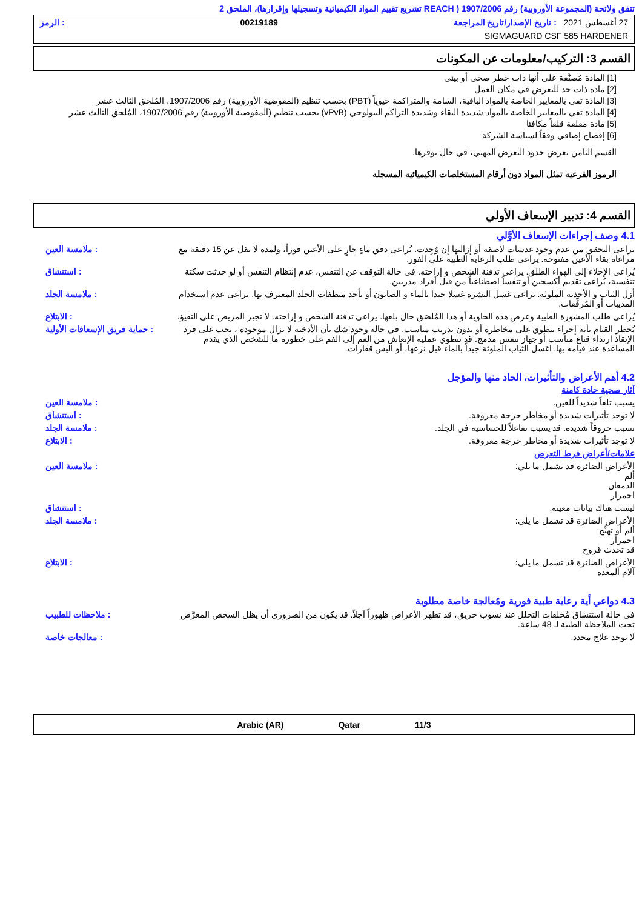تتفق ولائحة (المجموعة الأوروبية) رقم 1907/2006 ( REACH تشريع تقييم المواد الكيميائية وتسجيلها وإقرارها)، الملحق 2
27 أغسطس 2021 : تاريخ الإصدار/تاريخ المراجعة 00219189: الرمز
SIGMAGUARD CSF 585 HARDENER
القسم 3: التركيب/معلومات عن المكونات
[1] المادة مُصنَّفة على أنها ذات خطر صحي أو بيئي
[2] مادة ذات حد للتعرض في مكان العمل
[3] المادة تفي بالمعايير الخاصة بالمواد الباقية، السامة والمتراكمة حيوياً (PBT) بحسب تنظيم (المفوضية الأوروبية) رقم 1907/2006، المُلحق الثالث عشر
[4] المادة تفي بالمعايير الخاصة بالمواد شديدة البقاء وشديدة التراكم البيولوجي (vPvB) بحسب تنظيم (المفوضية الأوروبية) رقم 1907/2006، المُلحق الثالث عشر
[5] مادة مقلقة قلقاً مكافئا
[6] إفصاح إضافي وفقاً لسياسة الشركة
القسم الثامن يعرض حدود التعرض المهني، في حال توفرها.
الرموز الفرعيه تمثل المواد دون أرقام المستخلصات الكيميائيه المسجله
القسم 4: تدبير الإسعاف الأولي
4.1 وصف إجراءات الإسعاف الأوَّلي
يراعى التحقق من عدم وجود عدسات لاصقة أو إزالتها إن وُجِدت. يُراعى دفق ماءٍ جارٍ على الأعين فوراً، ولمدة لا تقل عن 15 دقيقة مع مراعاة بقاء الأعين مفتوحة. يراعى طلب الرعاية الطبية على الفور.
: ملامسة العين
يُراعى الإخلاء إلى الهواء الطلق. يراعى تدفئة الشخص و إراحته. في حالة التوقف عن التنفس، عدم إنتظام التنفس أو لو حدثت سكتة تنفسية، يُراعى تقديم أكسجين أو تنفساً اصطناعياً من قبل أفراد مدربين.
: استنشاق
أزل الثياب و الأحذية الملوثة. يراعى غسل البشرة غسلا جيدا بالماء و الصابون أو بأحد منظفات الجلد المعترف بها. يراعى عدم استخدام المذيبات أو المُرقِّقات.
: ملامسة الجلد
يُراعى طلب المشورة الطبية وعرض هذه الحاوية أو هذا المُلصَق حال بلعها. يراعى تدفئة الشخص و إراحته. لا تجبر المريض على التقيؤ.
: الابتلاع
يُحظر القيام بأية إجراء ينطوي على مخاطرة أو بدون تدريب مناسب. في حالة وجود شك بأن الأدخنة لا تزال موجودة ، يجب على فرد الإنقاذ ارتداء قناع مناسب أو جهاز تنفس مدمج. قد تنطوي عملية الإنعاش من الفم إلى الفم على خطورة ما للشخص الذي يقدم المساعدة عند قيامه بها. اغسل الثياب الملوثة جيداً بالماء قبل نزعها، أو البس قفازات.
: حماية فريق الإسعافات الأولية
4.2 أهم الأعراض والتأثيرات، الحاد منها والمؤجل
آثار صحية حادة كامنة
يسبب تلفاً شديداً للعين. : ملامسة العين
لا توجد تأثيرات شديدة أو مخاطر حرجة معروفة.
: استنشاق
تسبب حروقاً شديدة. قد يسبب تفاعلاً للحساسية في الجلد.
: ملامسة الجلد
لا توجد تأثيرات شديدة أو مخاطر حرجة معروفة.
: الابتلاع
علامات/أعراض فرط التعرض
الأعراض الضائرة قد تشمل ما يلي:
ألم
الدمعان
احمرار
: ملامسة العين
ليست هناك بيانات معينة. : استنشاق
الأعراض الضائرة قد تشمل ما يلي:
ألم أو تهيُّج
احمرار
قد تحدث قروح
: ملامسة الجلد
الأعراض الضائرة قد تشمل ما يلي:
آلام المعدة
: الابتلاع
4.3 دواعي أية رعاية طبية فورية ومُعالجة خاصة مطلوبة
في حالة استنشاق مُخلفات التحلل عند نشوب حريق، قد تظهر الأعراض ظهوراً آجلاً. قد يكون من الضروري أن يظل الشخص المعرَّض تحت الملاحظة الطبية لـ 48 ساعة.
: ملاحظات للطبيب
لا يوجد علاج محدد. : معالجات خاصة
Arabic (AR) Qatar 11/3